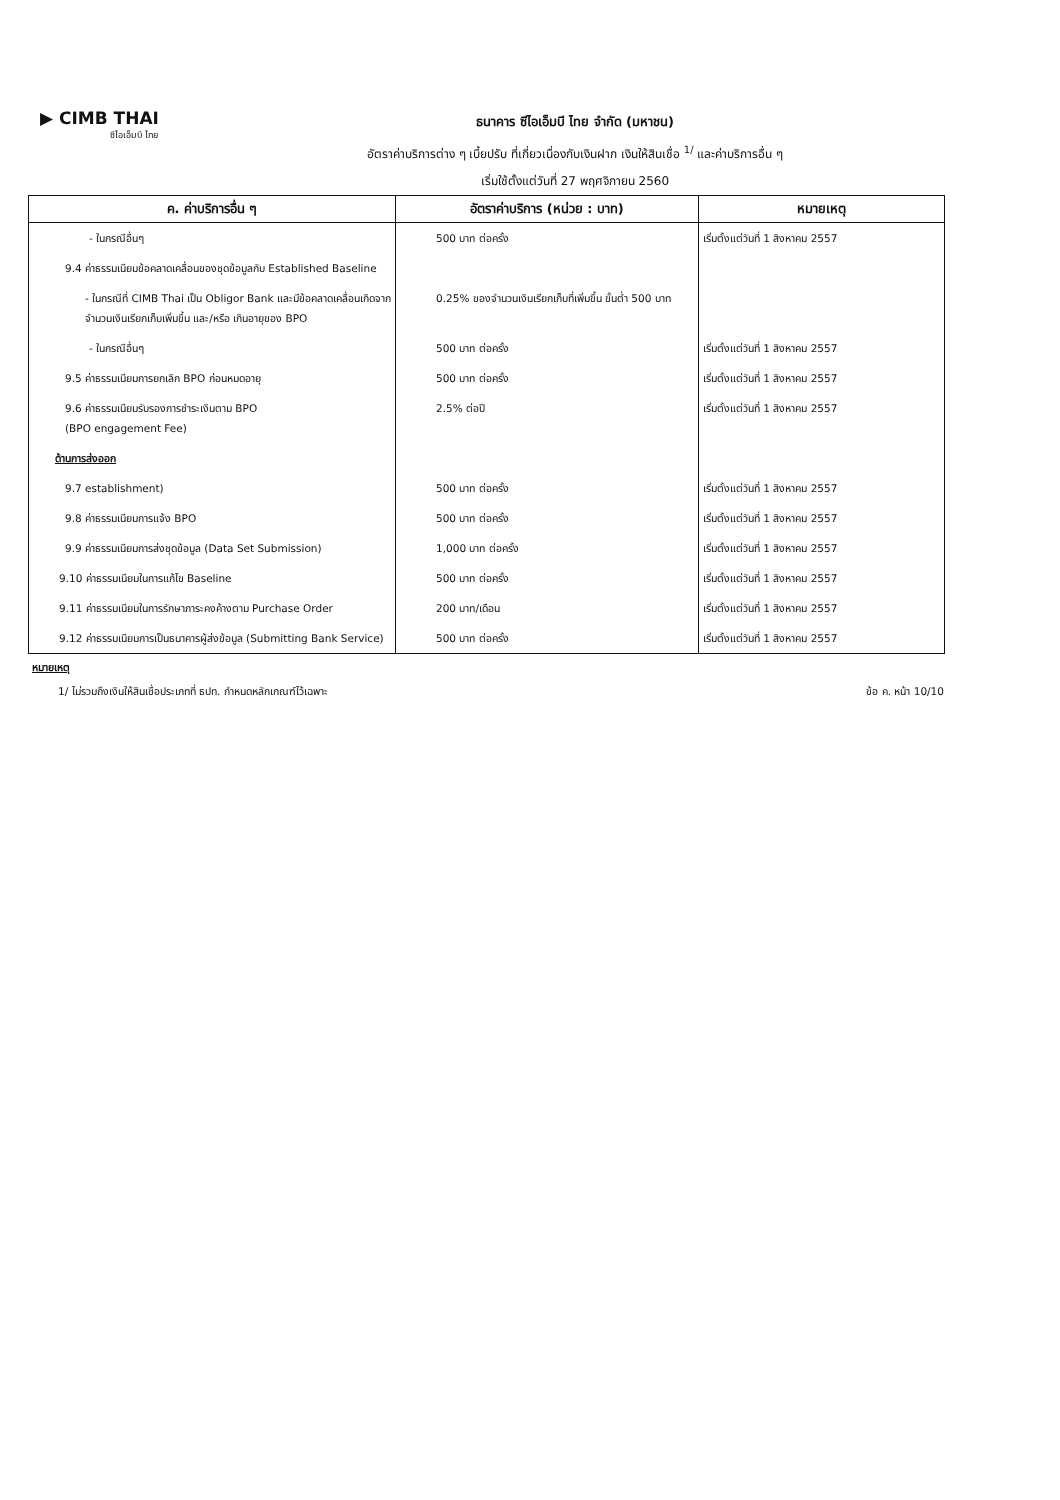▶ CIMB THAI
ซีไอเอ็มบี ไทย
ธนาคาร ซีไอเอ็มบี ไทย จำกัด (มหาชน)
อัตราค่าบริการต่าง ๆ เบี้ยปรับ ที่เกี่ยวเนื่องกับเงินฝาก เงินให้สินเชื่อ <sup>1/</sup> และค่าบริการอื่น ๆ
เริ่มใช้ตั้งแต่วันที่ 27 พฤศจิกายน 2560
| ค. ค่าบริการอื่น ๆ | อัตราค่าบริการ (หน่วย : บาท) | หมายเหตุ |
| --- | --- | --- |
| - ในกรณีอื่นๆ | 500 บาท ต่อครั้ง | เริ่มตั้งแต่วันที่ 1 สิงหาคม 2557 |
| 9.4 ค่าธรรมเนียมข้อคลาดเคลื่อนของชุดข้อมูลกับ Established Baseline | | |
| - ในกรณีที่ CIMB Thai เป็น Obligor Bank และมีข้อคลาดเคลื่อนเกิดจากจำนวนเงินเรียกเก็บเพิ่มขึ้น และ/หรือ เกินอายุของ BPO | 0.25% ของจำนวนเงินเรียกเก็บที่เพิ่มขึ้น ขั้นต่ำ 500 บาท | |
| - ในกรณีอื่นๆ | 500 บาท ต่อครั้ง | เริ่มตั้งแต่วันที่ 1 สิงหาคม 2557 |
| 9.5 ค่าธรรมเนียมการยกเลิก BPO ก่อนหมดอายุ | 500 บาท ต่อครั้ง | เริ่มตั้งแต่วันที่ 1 สิงหาคม 2557 |
| 9.6 ค่าธรรมเนียมรับรองการชำระเงินตาม BPO (BPO engagement Fee) | 2.5% ต่อปี | เริ่มตั้งแต่วันที่ 1 สิงหาคม 2557 |
| ด้านการส่งออก | | |
| 9.7 establishment) | 500 บาท ต่อครั้ง | เริ่มตั้งแต่วันที่ 1 สิงหาคม 2557 |
| 9.8 ค่าธรรมเนียมการแจ้ง BPO | 500 บาท ต่อครั้ง | เริ่มตั้งแต่วันที่ 1 สิงหาคม 2557 |
| 9.9 ค่าธรรมเนียมการส่งชุดข้อมูล (Data Set Submission) | 1,000 บาท ต่อครั้ง | เริ่มตั้งแต่วันที่ 1 สิงหาคม 2557 |
| 9.10 ค่าธรรมเนียมในการแก้ไข Baseline | 500 บาท ต่อครั้ง | เริ่มตั้งแต่วันที่ 1 สิงหาคม 2557 |
| 9.11 ค่าธรรมเนียมในการรักษาภาระคงค้างตาม Purchase Order | 200 บาท/เดือน | เริ่มตั้งแต่วันที่ 1 สิงหาคม 2557 |
| 9.12 ค่าธรรมเนียมการเป็นธนาคารผู้ส่งข้อมูล (Submitting Bank Service) | 500 บาท ต่อครั้ง | เริ่มตั้งแต่วันที่ 1 สิงหาคม 2557 |
หมายเหตุ
1/ ไม่รวมถึงเงินให้สินเชื่อประเภทที่ ธปท. กำหนดหลักเกณฑ์ไว้เฉพาะ ข้อ ค. หน้า 10/10